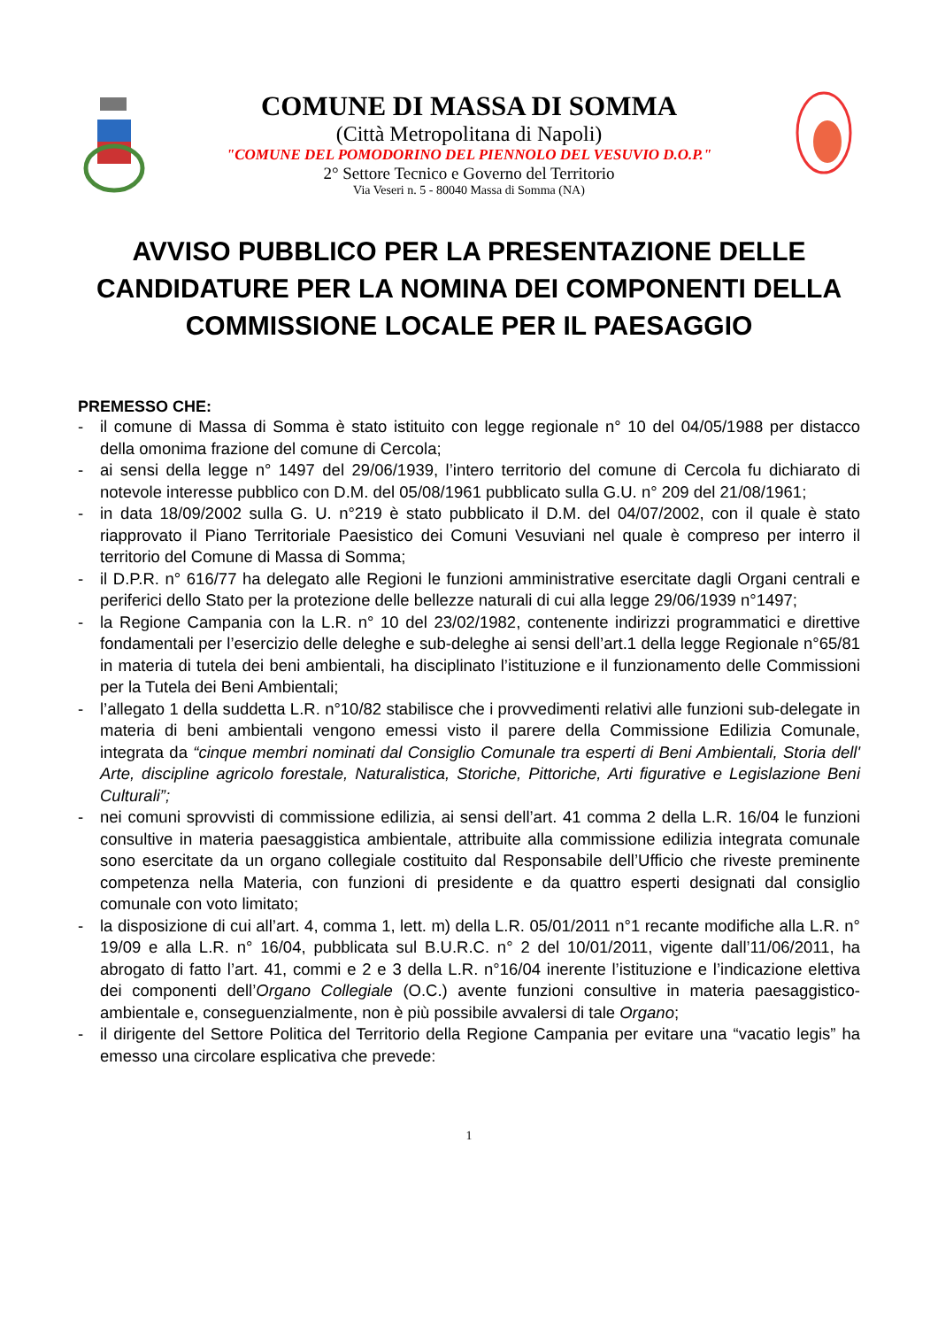COMUNE DI MASSA DI SOMMA
(Città Metropolitana di Napoli)
"COMUNE DEL POMODORINO DEL PIENNOLO DEL VESUVIO D.O.P."
2° Settore Tecnico e Governo del Territorio
Via Veseri n. 5 - 80040 Massa di Somma (NA)
AVVISO PUBBLICO PER LA PRESENTAZIONE DELLE CANDIDATURE PER LA NOMINA DEI COMPONENTI DELLA COMMISSIONE LOCALE PER IL PAESAGGIO
PREMESSO CHE:
- il comune di Massa di Somma è stato istituito con legge regionale n° 10 del 04/05/1988 per distacco della omonima frazione del comune di Cercola;
- ai sensi della legge n° 1497 del 29/06/1939, l’intero territorio del comune di Cercola fu dichiarato di notevole interesse pubblico con D.M. del 05/08/1961 pubblicato sulla G.U. n° 209 del 21/08/1961;
- in data 18/09/2002 sulla G. U. n°219 è stato pubblicato il D.M. del 04/07/2002, con il quale è stato riapprovato il Piano Territoriale Paesistico dei Comuni Vesuviani nel quale è compreso per interro il territorio del Comune di Massa di Somma;
- il D.P.R. n° 616/77 ha delegato alle Regioni le funzioni amministrative esercitate dagli Organi centrali e periferici dello Stato per la protezione delle bellezze naturali di cui alla legge 29/06/1939 n°1497;
- la Regione Campania con la L.R. n° 10 del 23/02/1982, contenente indirizzi programmatici e direttive fondamentali per l’esercizio delle deleghe e sub-deleghe ai sensi dell’art.1 della legge Regionale n°65/81 in materia di tutela dei beni ambientali, ha disciplinato l’istituzione e il funzionamento delle Commissioni per la Tutela dei Beni Ambientali;
- l’allegato 1 della suddetta L.R. n°10/82 stabilisce che i provvedimenti relativi alle funzioni sub-delegate in materia di beni ambientali vengono emessi visto il parere della Commissione Edilizia Comunale, integrata da “cinque membri nominati dal Consiglio Comunale tra esperti di Beni Ambientali, Storia dell' Arte, discipline agricolo forestale, Naturalistica, Storiche, Pittoriche, Arti figurative e Legislazione Beni Culturali”;
- nei comuni sprovvisti di commissione edilizia, ai sensi dell’art. 41 comma 2 della L.R. 16/04 le funzioni consultive in materia paesaggistica ambientale, attribuite alla commissione edilizia integrata comunale sono esercitate da un organo collegiale costituito dal Responsabile dell’Ufficio che riveste preminente competenza nella Materia, con funzioni di presidente e da quattro esperti designati dal consiglio comunale con voto limitato;
- la disposizione di cui all’art. 4, comma 1, lett. m) della L.R. 05/01/2011 n°1 recante modifiche alla L.R. n° 19/09 e alla L.R. n° 16/04, pubblicata sul B.U.R.C. n° 2 del 10/01/2011, vigente dall’11/06/2011, ha abrogato di fatto l’art. 41, commi e 2 e 3 della L.R. n°16/04 inerente l’istituzione e l’indicazione elettiva dei componenti dell’Organo Collegiale (O.C.) avente funzioni consultive in materia paesaggistico-ambientale e, conseguenzialmente, non è più possibile avvalersi di tale Organo;
- il dirigente del Settore Politica del Territorio della Regione Campania per evitare una “vacatio legis” ha emesso una circolare esplicativa che prevede:
1